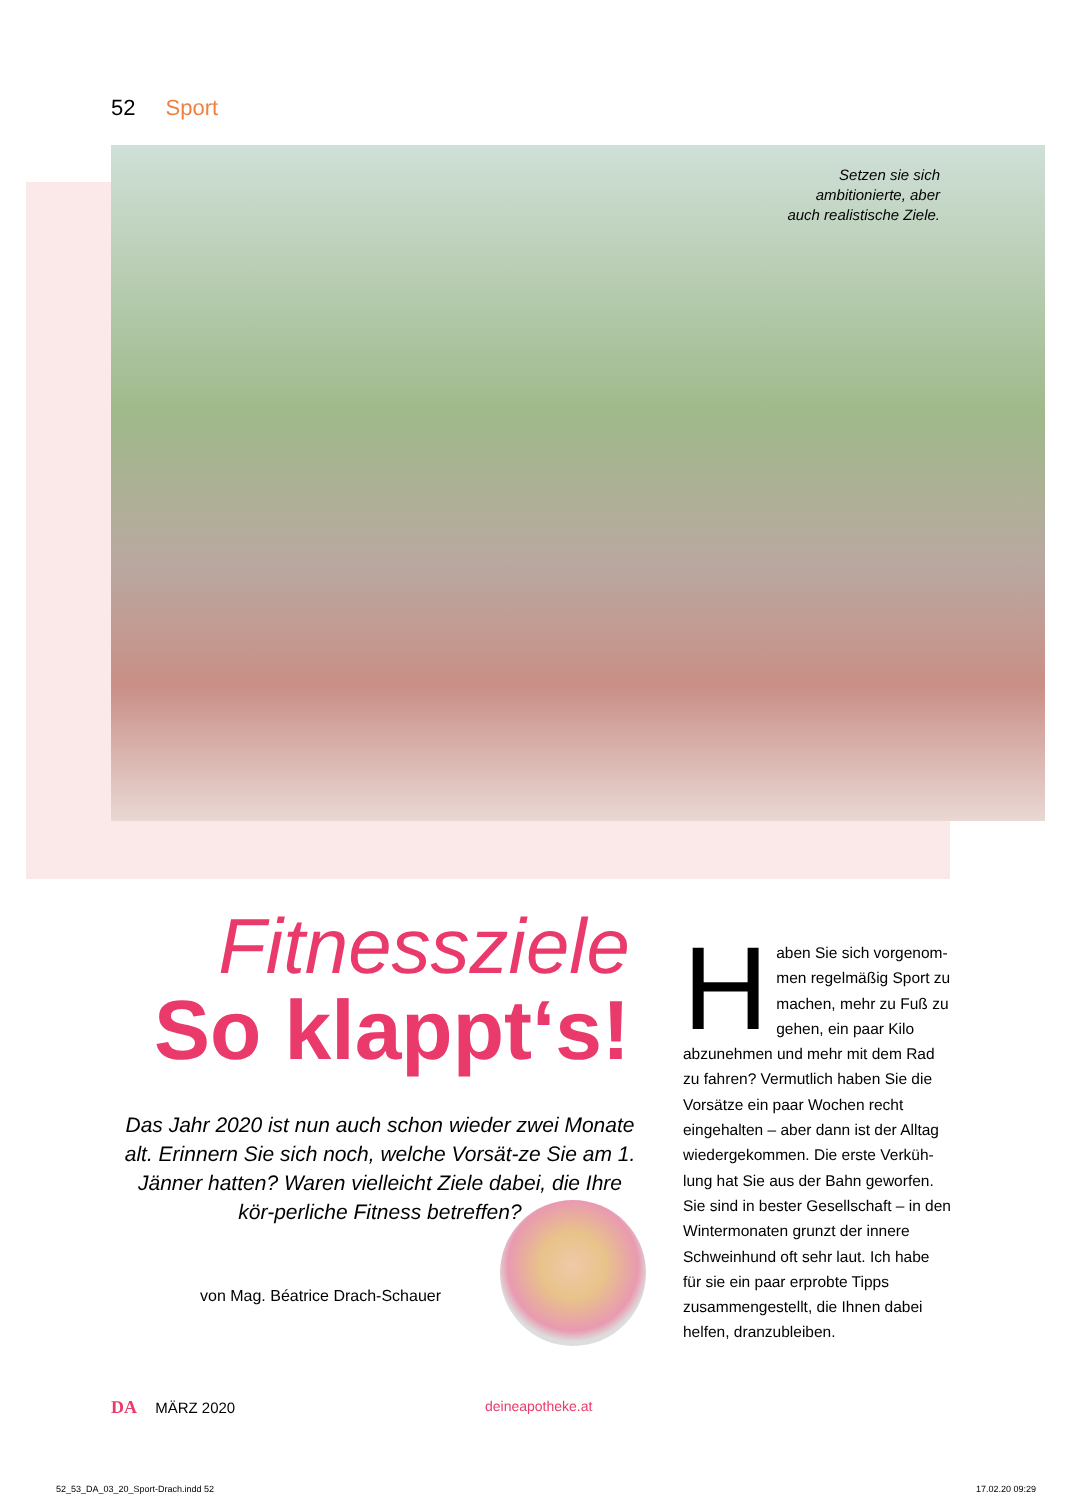52 Sport
Setzen sie sich ambitionierte, aber auch realistische Ziele.
Fitnessziele
So klappt‘s!
Das Jahr 2020 ist nun auch schon wieder zwei Monate alt. Erinnern Sie sich noch, welche Vorsät-ze Sie am 1. Jänner hatten? Waren vielleicht Ziele dabei, die Ihre kör-perliche Fitness betreffen?
von Mag. Béatrice Drach-Schauer
Haben Sie sich vorgenom-men regelmäßig Sport zu machen, mehr zu Fuß zu gehen, ein paar Kilo abzunehmen und mehr mit dem Rad zu fahren? Vermutlich haben Sie die Vorsätze ein paar Wochen recht eingehalten – aber dann ist der Alltag wiedergekommen. Die erste Verküh-lung hat Sie aus der Bahn geworfen. Sie sind in bester Gesellschaft – in den Wintermonaten grunzt der innere Schweinhund oft sehr laut. Ich habe für sie ein paar erprobte Tipps zusammengestellt, die Ihnen dabei helfen, dranzubleiben.
DA MÄRZ 2020 deineapotheke.at
52_53_DA_03_20_Sport-Drach.indd 52 17.02.20 09:29